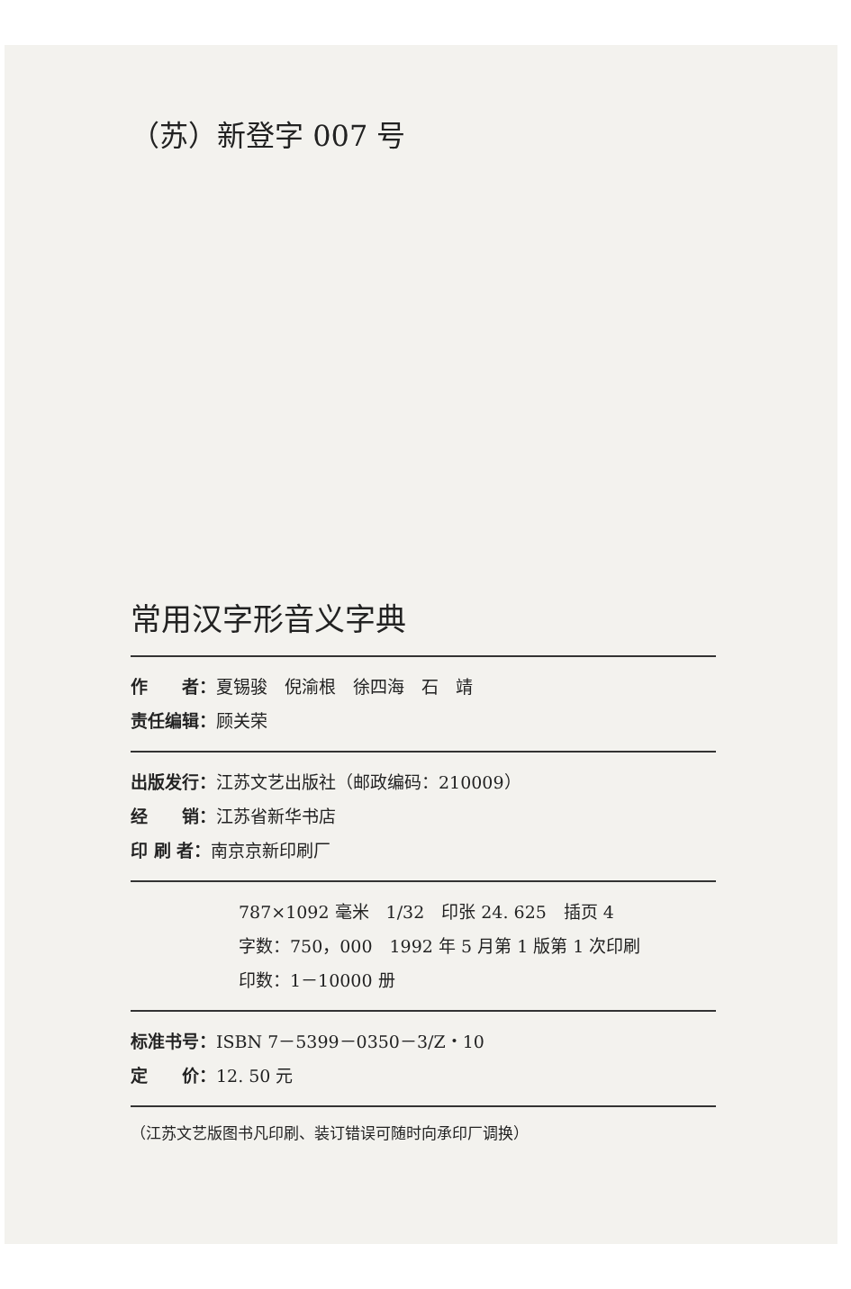（苏）新登字 007 号
常用汉字形音义字典
作　　者：夏锡骏　倪渝根　徐四海　石　靖
责任编辑：顾关荣
出版发行：江苏文艺出版社（邮政编码：210009）
经　　销：江苏省新华书店
印 刷 者：南京京新印刷厂
787×1092 毫米　1/32　印张 24. 625　插页 4
字数：750，000　1992 年 5 月第 1 版第 1 次印刷
印数：1－10000 册
标准书号：ISBN 7－5399－0350－3/Z・10
定　　价：12. 50 元
（江苏文艺版图书凡印刷、装订错误可随时向承印厂调换）